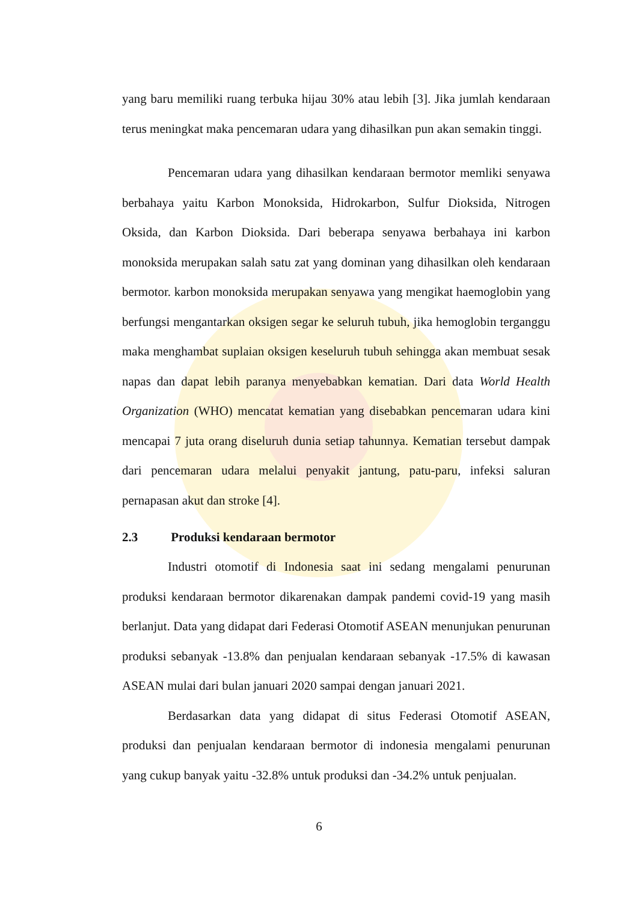yang baru memiliki ruang terbuka hijau 30% atau lebih [3]. Jika jumlah kendaraan terus meningkat maka pencemaran udara yang dihasilkan pun akan semakin tinggi.
Pencemaran udara yang dihasilkan kendaraan bermotor memliki senyawa berbahaya yaitu Karbon Monoksida, Hidrokarbon, Sulfur Dioksida, Nitrogen Oksida, dan Karbon Dioksida. Dari beberapa senyawa berbahaya ini karbon monoksida merupakan salah satu zat yang dominan yang dihasilkan oleh kendaraan bermotor. karbon monoksida merupakan senyawa yang mengikat haemoglobin yang berfungsi mengantarkan oksigen segar ke seluruh tubuh, jika hemoglobin terganggu maka menghambat suplaian oksigen keseluruh tubuh sehingga akan membuat sesak napas dan dapat lebih paranya menyebabkan kematian. Dari data World Health Organization (WHO) mencatat kematian yang disebabkan pencemaran udara kini mencapai 7 juta orang diseluruh dunia setiap tahunnya. Kematian tersebut dampak dari pencemaran udara melalui penyakit jantung, patu-paru, infeksi saluran pernapasan akut dan stroke [4].
2.3 Produksi kendaraan bermotor
Industri otomotif di Indonesia saat ini sedang mengalami penurunan produksi kendaraan bermotor dikarenakan dampak pandemi covid-19 yang masih berlanjut. Data yang didapat dari Federasi Otomotif ASEAN menunjukan penurunan produksi sebanyak -13.8% dan penjualan kendaraan sebanyak -17.5% di kawasan ASEAN mulai dari bulan januari 2020 sampai dengan januari 2021.
Berdasarkan data yang didapat di situs Federasi Otomotif ASEAN, produksi dan penjualan kendaraan bermotor di indonesia mengalami penurunan yang cukup banyak yaitu -32.8% untuk produksi dan -34.2% untuk penjualan.
6